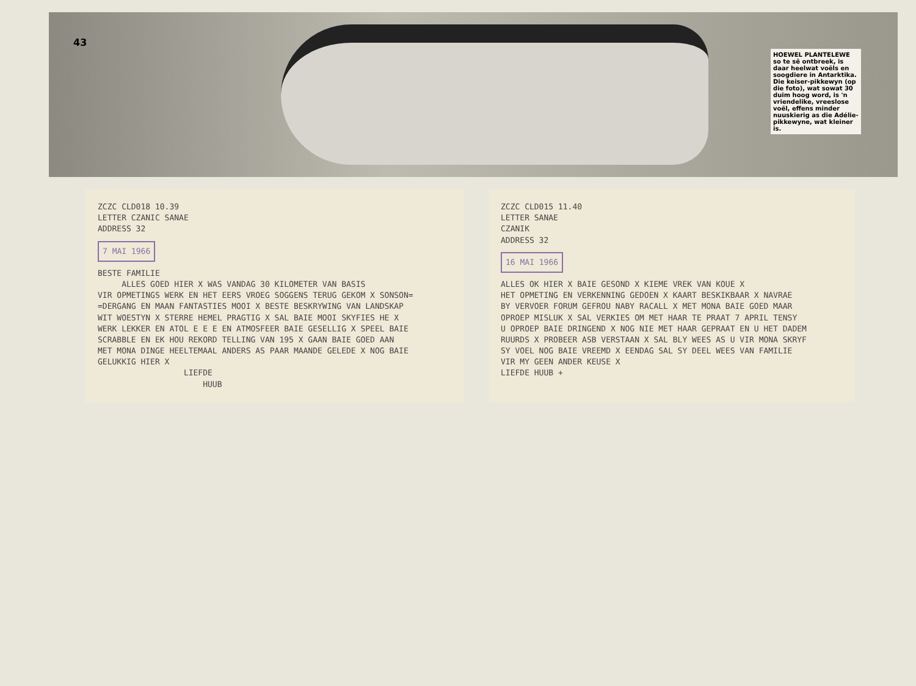43
HOEWEL PLANTELEWE so te sê ontbreek, is daar heelwat voëls en soogdiere in Antarktika. Die keiser-pikkewyn (op die foto), wat sowat 30 duim hoog word, is 'n vriendelike, vreeslose voël, effens minder nuuskierig as die Adélie-pikkewyne, wat kleiner is.
ZCZC CLD018 10.39 LETTER CZANIC SANAE ADDRESS 32 7 MAI 1966 BESTE FAMILIE ALLES GOED HIER X WAS VANDAG 30 KILOMETER VAN BASIS VIR OPMETINGS WERK EN HET EERS VROEG SOGGENS TERUG GEKOM X SONSON= =DERGANG EN MAAN FANTASTIES MOOI X BESTE BESKRYWING VAN LANDSKAP WIT WOESTYN X STERRE HEMEL PRAGTIG X SAL BAIE MOOI SKYFIES HE X WERK LEKKER EN ATOL E E E EN ATMOSFEER BAIE GESELLIG X SPEEL BAIE SCRABBLE EN EK HOU REKORD TELLING VAN 195 X GAAN BAIE GOED AAN MET MONA DINGE HEELTEMAAL ANDERS AS PAAR MAANDE GELEDE X NOG BAIE GELUKKIG HIER X LIEFDE HUUB
ZCZC CLD015 11.40 LETTER SANAE CZANIK ADDRESS 32 16 MAI 1966 ALLES OK HIER X BAIE GESOND X KIEME VREK VAN KOUE X HET OPMETING EN VERKENNING GEDOEN X KAART BESKIKBAAR X NAVRAE BY VERVOER FORUM GEFROU NABY RACALL X MET MONA BAIE GOED MAAR OPROEP MISLUK X SAL VERKIES OM MET HAAR TE PRAAT 7 APRIL TENSY U OPROEP BAIE DRINGEND X NOG NIE MET HAAR GEPRAAT EN U HET DADEM RUURDS X PROBEER ASB VERSTAAN X SAL BLY WEES AS U VIR MONA SKRYF SY VOEL NOG BAIE VREEMD X EENDAG SAL SY DEEL WEES VAN FAMILIE VIR MY GEEN ANDER KEUSE X LIEFDE HUUB +